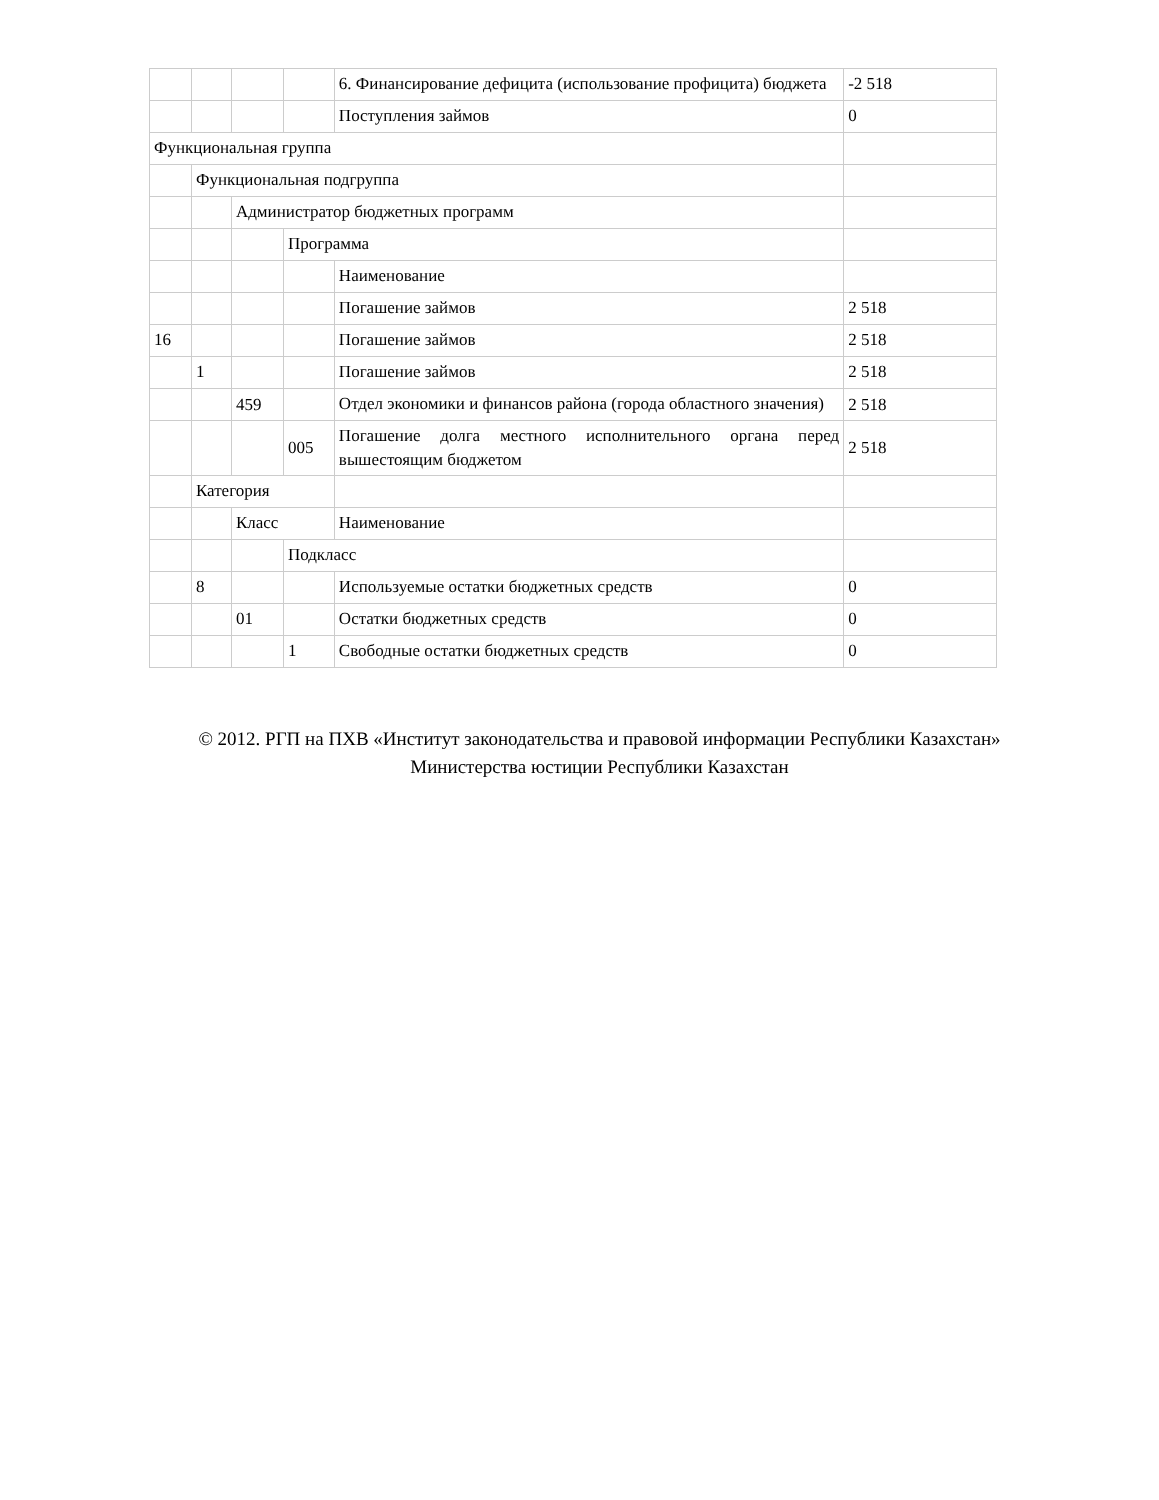| | | | | 6. Финансирование дефицита (использование профицита) бюджета | -2 518 |
| | | | | Поступления займов | 0 |
| Функциональная группа | | | | | |
| | Функциональная подгруппа | | | | |
| | | Администратор бюджетных программ | | | |
| | | | Программа | | |
| | | | | Наименование | |
| | | | | Погашение займов | 2 518 |
| 16 | | | | Погашение займов | 2 518 |
| | 1 | | | Погашение займов | 2 518 |
| | | 459 | | Отдел экономики и финансов района (города областного значения) | 2 518 |
| | | | 005 | Погашение долга местного исполнительного органа перед вышестоящим бюджетом | 2 518 |
| | Категория | | | | |
| | | Класс | | Наименование | |
| | | | Подкласс | | |
| | 8 | | | Используемые остатки бюджетных средств | 0 |
| | | 01 | | Остатки бюджетных средств | 0 |
| | | | 1 | Свободные остатки бюджетных средств | 0 |
© 2012. РГП на ПХВ «Институт законодательства и правовой информации Республики Казахстан»
Министерства юстиции Республики Казахстан